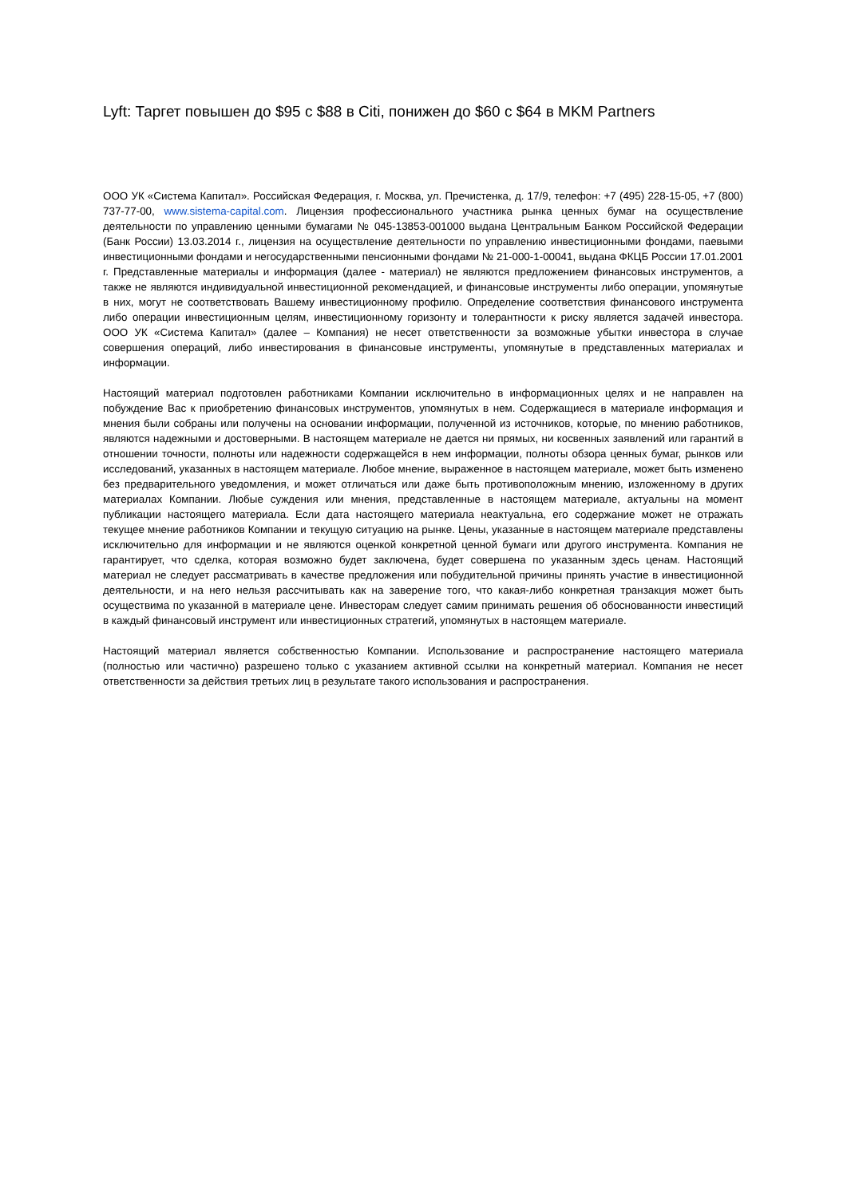Lyft: Таргет повышен до $95 с $88 в Citi, понижен до $60 с $64 в MKM Partners
ООО УК «Система Капитал». Российская Федерация, г. Москва, ул. Пречистенка, д. 17/9, телефон: +7 (495) 228-15-05, +7 (800) 737-77-00, www.sistema-capital.com. Лицензия профессионального участника рынка ценных бумаг на осуществление деятельности по управлению ценными бумагами № 045-13853-001000 выдана Центральным Банком Российской Федерации (Банк России) 13.03.2014 г., лицензия на осуществление деятельности по управлению инвестиционными фондами, паевыми инвестиционными фондами и негосударственными пенсионными фондами № 21-000-1-00041, выдана ФКЦБ России 17.01.2001 г. Представленные материалы и информация (далее - материал) не являются предложением финансовых инструментов, а также не являются индивидуальной инвестиционной рекомендацией, и финансовые инструменты либо операции, упомянутые в них, могут не соответствовать Вашему инвестиционному профилю. Определение соответствия финансового инструмента либо операции инвестиционным целям, инвестиционному горизонту и толерантности к риску является задачей инвестора. ООО УК «Система Капитал» (далее – Компания) не несет ответственности за возможные убытки инвестора в случае совершения операций, либо инвестирования в финансовые инструменты, упомянутые в представленных материалах и информации.
Настоящий материал подготовлен работниками Компании исключительно в информационных целях и не направлен на побуждение Вас к приобретению финансовых инструментов, упомянутых в нем. Содержащиеся в материале информация и мнения были собраны или получены на основании информации, полученной из источников, которые, по мнению работников, являются надежными и достоверными. В настоящем материале не дается ни прямых, ни косвенных заявлений или гарантий в отношении точности, полноты или надежности содержащейся в нем информации, полноты обзора ценных бумаг, рынков или исследований, указанных в настоящем материале. Любое мнение, выраженное в настоящем материале, может быть изменено без предварительного уведомления, и может отличаться или даже быть противоположным мнению, изложенному в других материалах Компании. Любые суждения или мнения, представленные в настоящем материале, актуальны на момент публикации настоящего материала. Если дата настоящего материала неактуальна, его содержание может не отражать текущее мнение работников Компании и текущую ситуацию на рынке. Цены, указанные в настоящем материале представлены исключительно для информации и не являются оценкой конкретной ценной бумаги или другого инструмента. Компания не гарантирует, что сделка, которая возможно будет заключена, будет совершена по указанным здесь ценам. Настоящий материал не следует рассматривать в качестве предложения или побудительной причины принять участие в инвестиционной деятельности, и на него нельзя рассчитывать как на заверение того, что какая-либо конкретная транзакция может быть осуществима по указанной в материале цене. Инвесторам следует самим принимать решения об обоснованности инвестиций в каждый финансовый инструмент или инвестиционных стратегий, упомянутых в настоящем материале.
Настоящий материал является собственностью Компании. Использование и распространение настоящего материала (полностью или частично) разрешено только с указанием активной ссылки на конкретный материал. Компания не несет ответственности за действия третьих лиц в результате такого использования и распространения.